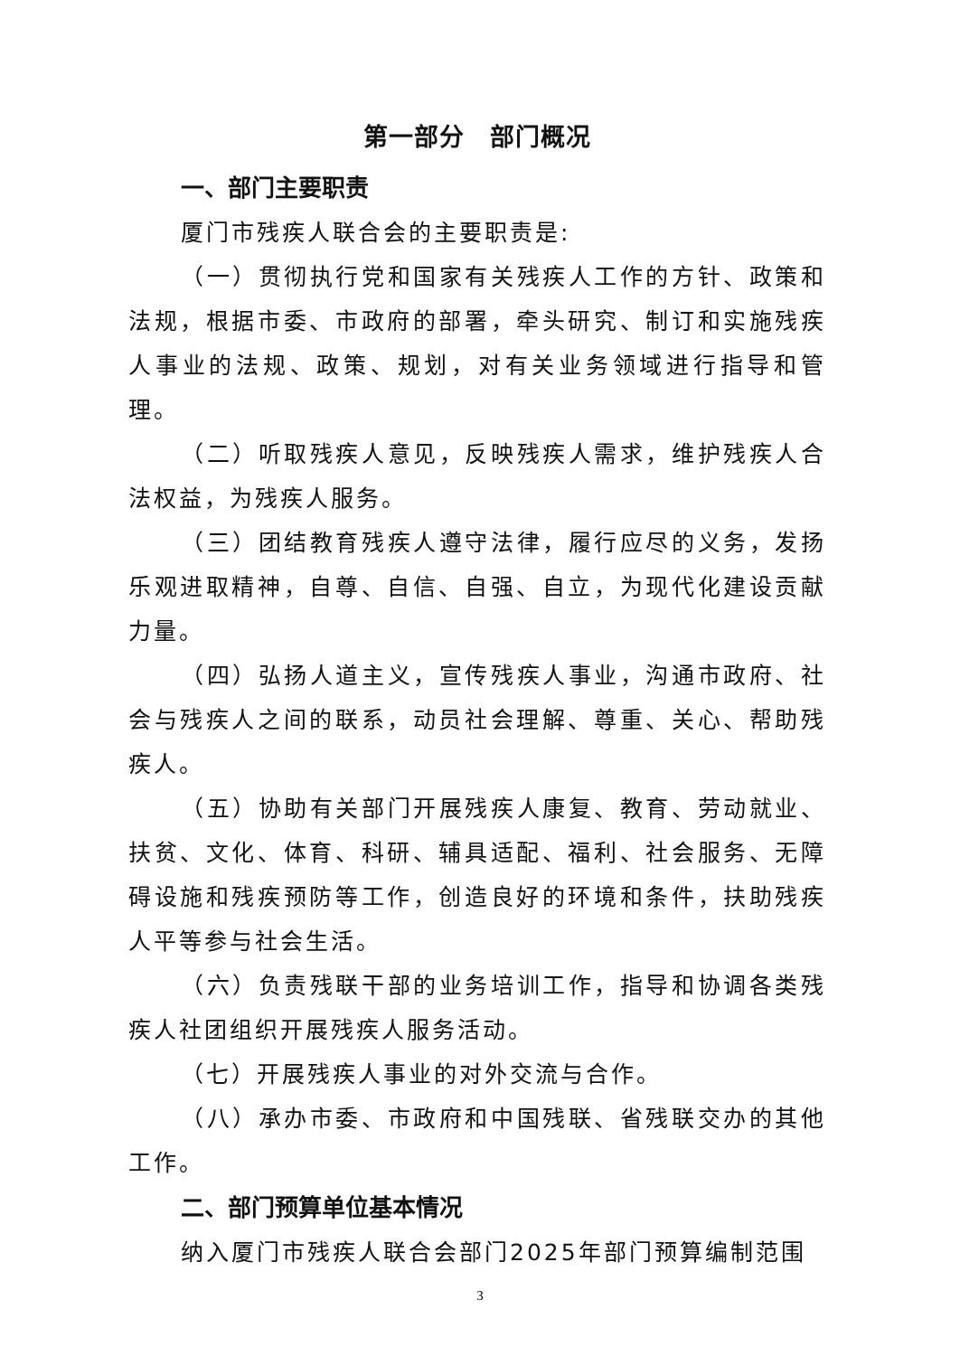第一部分　部门概况
一、部门主要职责
厦门市残疾人联合会的主要职责是:
（一）贯彻执行党和国家有关残疾人工作的方针、政策和法规，根据市委、市政府的部署，牵头研究、制订和实施残疾人事业的法规、政策、规划，对有关业务领域进行指导和管理。
（二）听取残疾人意见，反映残疾人需求，维护残疾人合法权益，为残疾人服务。
（三）团结教育残疾人遵守法律，履行应尽的义务，发扬乐观进取精神，自尊、自信、自强、自立，为现代化建设贡献力量。
（四）弘扬人道主义，宣传残疾人事业，沟通市政府、社会与残疾人之间的联系，动员社会理解、尊重、关心、帮助残疾人。
（五）协助有关部门开展残疾人康复、教育、劳动就业、扶贫、文化、体育、科研、辅具适配、福利、社会服务、无障碍设施和残疾预防等工作，创造良好的环境和条件，扶助残疾人平等参与社会生活。
（六）负责残联干部的业务培训工作，指导和协调各类残疾人社团组织开展残疾人服务活动。
（七）开展残疾人事业的对外交流与合作。
（八）承办市委、市政府和中国残联、省残联交办的其他工作。
二、部门预算单位基本情况
纳入厦门市残疾人联合会部门2025年部门预算编制范围
3